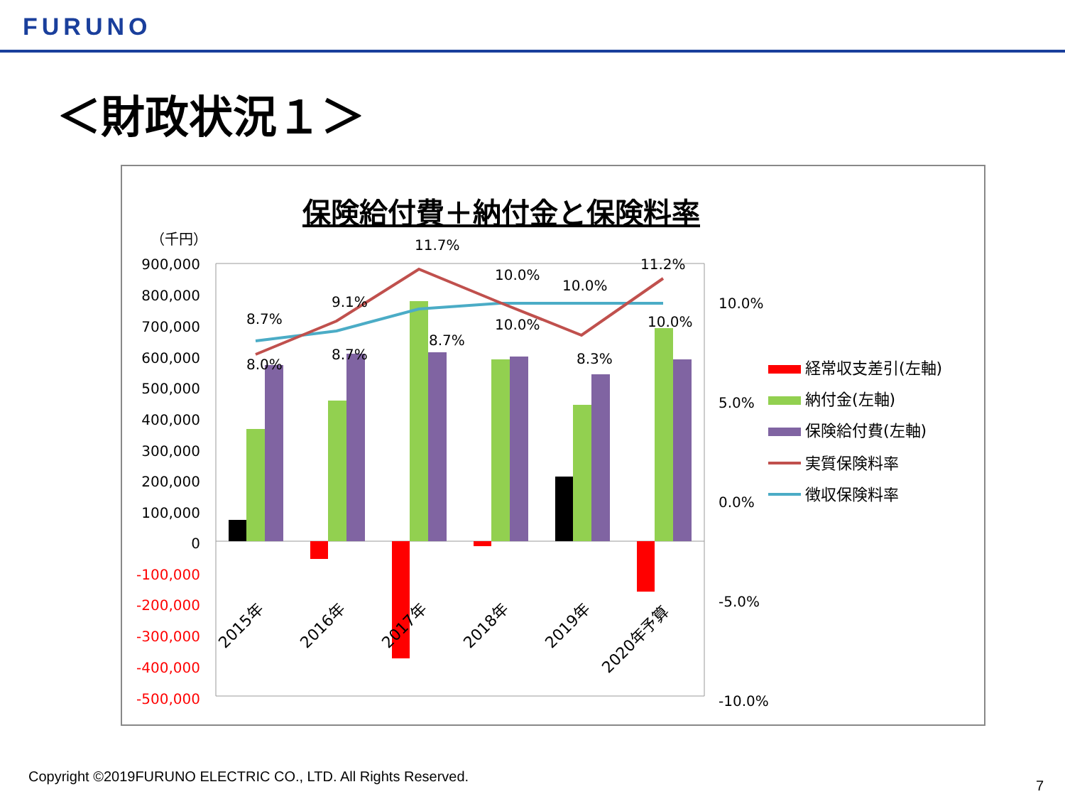FURUNO
＜財政状況１＞
保険給付費＋納付金と保険料率
（千円）
900,000
800,000
700,000
600,000
500,000
400,000
300,000
200,000
100,000
0
-100,000
-200,000
-300,000
-400,000
-500,000
10.0%
5.0%
0.0%
-5.0%
-10.0%
8.7%
8.0%
9.1%
8.7%
11.7%
8.7%
10.0%
10.0%
10.0%
8.3%
11.2%
10.0%
2015年
2016年
2017年
2018年
2019年
2020年予算
経常収支差引(左軸)
納付金(左軸)
保険給付費(左軸)
実質保険料率
徴収保険料率
Copyright ©2019FURUNO ELECTRIC CO., LTD. All Rights Reserved.
7